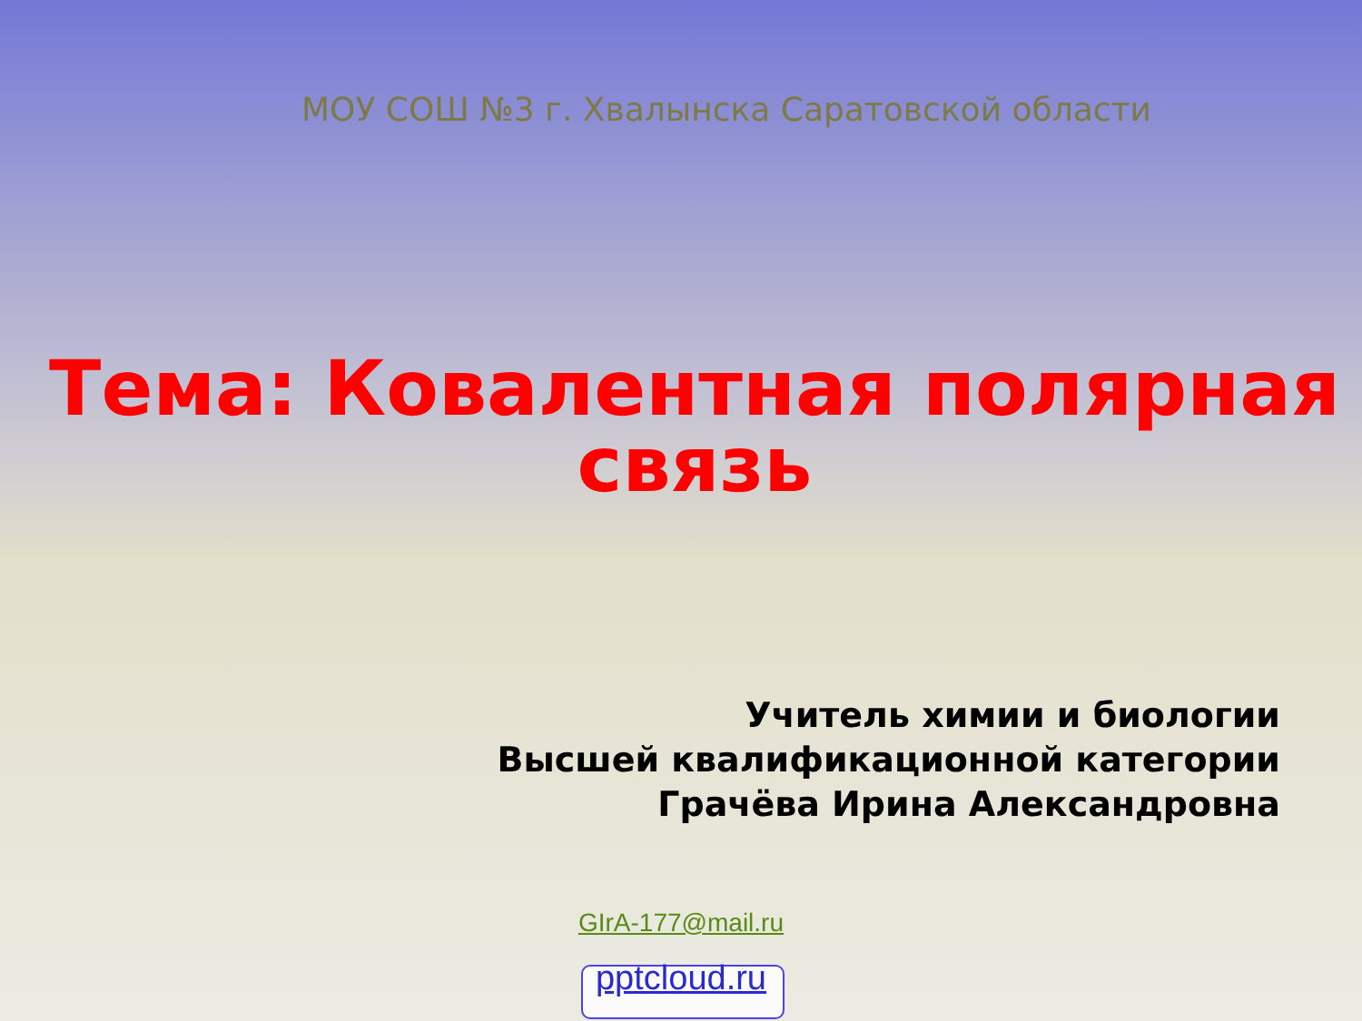МОУ СОШ №3 г. Хвалынска Саратовской области
Тема: Ковалентная полярная
связь
Учитель химии и биологии
Высшей квалификационной категории
Грачёва Ирина Александровна
GIrA-177@mail.ru
pptcloud.ru